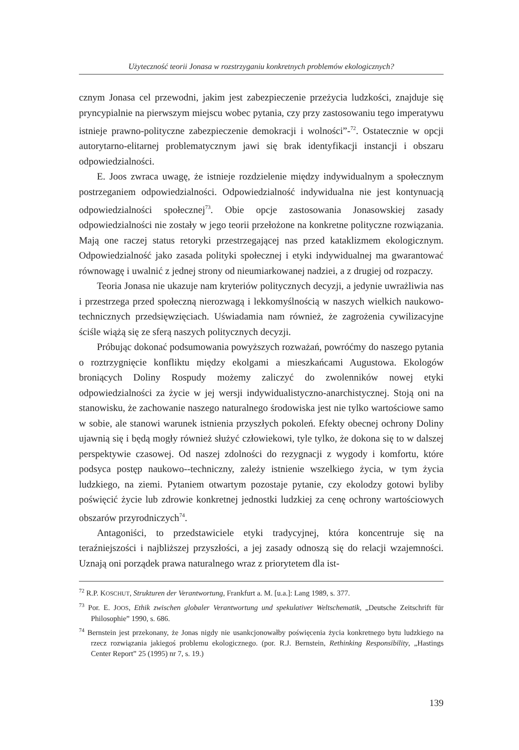Użyteczność teorii Jonasa w rozstrzyganiu konkretnych problemów ekologicznych?
cznym Jonasa cel przewodni, jakim jest zabezpieczenie przeżycia ludzkości, znajduje się pryncypialnie na pierwszym miejscu wobec pytania, czy przy zastosowaniu tego imperatywu istnieje prawno-polityczne zabezpieczenie demokracji i wolności”-<sup>72</sup>. Ostatecznie w opcji autorytarno-elitarnej problematycznym jawi się brak identyfikacji instancji i obszaru odpowiedzialności.
E. Joos zwraca uwagę, że istnieje rozdzielenie między indywidualnym a społecznym postrzeganiem odpowiedzialności. Odpowiedzialność indywidualna nie jest kontynuacją odpowiedzialności społecznej<sup>73</sup>. Obie opcje zastosowania Jonasowskiej zasady odpowiedzialności nie zostały w jego teorii przełożone na konkretne polityczne rozwiązania. Mają one raczej status retoryki przestrzegającej nas przed kataklizmem ekologicznym. Odpowiedzialność jako zasada polityki społecznej i etyki indywidualnej ma gwarantować równowagę i uwalnić z jednej strony od nieumiarkowanej nadziei, a z drugiej od rozpaczy.
Teoria Jonasa nie ukazuje nam kryteriów politycznych decyzji, a jedynie uwrażliwia nas i przestrzega przed społeczną nierozwagą i lekkomyślnością w naszych wielkich naukowo-technicznych przedsięwzięciach. Uświadamia nam również, że zagrożenia cywilizacyjne ściśle wiążą się ze sferą naszych politycznych decyzji.
Próbując dokonać podsumowania powyższych rozważań, powróćmy do naszego pytania o roztrzygnięcie konfliktu między ekolgami a mieszkańcami Augustowa. Ekologów broniących Doliny Rospudy możemy zaliczyć do zwolenników nowej etyki odpowiedzialności za życie w jej wersji indywidualistyczno-anarchistycznej. Stoją oni na stanowisku, że zachowanie naszego naturalnego środowiska jest nie tylko wartościowe samo w sobie, ale stanowi warunek istnienia przyszłych pokoleń. Efekty obecnej ochrony Doliny ujawnią się i będą mogły również służyć człowiekowi, tyle tylko, że dokona się to w dalszej perspektywie czasowej. Od naszej zdolności do rezygnacji z wygody i komfortu, które podsyca postęp naukowo--techniczny, zależy istnienie wszelkiego życia, w tym życia ludzkiego, na ziemi. Pytaniem otwartym pozostaje pytanie, czy ekolodzy gotowi byliby poświęcić życie lub zdrowie konkretnej jednostki ludzkiej za cenę ochrony wartościowych obszarów przyrodniczych<sup>74</sup>.
Antagoniści, to przedstawiciele etyki tradycyjnej, która koncentruje się na teraźniejszości i najbliższej przyszłości, a jej zasady odnoszą się do relacji wzajemności. Uznają oni porządek prawa naturalnego wraz z priorytetem dla ist-
<sup>72</sup> R.P. KOSCHUT, Strukturen der Verantwortung, Frankfurt a. M. [u.a.]: Lang 1989, s. 377.
<sup>73</sup> Por. E. JOOS, Ethik zwischen globaler Verantwortung und spekulativer Weltschematik, „Deutsche Zeitschrift für Philosophie” 1990, s. 686.
<sup>74</sup> Bernstein jest przekonany, że Jonas nigdy nie usankcjonowałby poświęcenia życia konkretnego bytu ludzkiego na rzecz rozwiązania jakiegoś problemu ekologicznego. (por. R.J. Bernstein, Rethinking Responsibility, „Hastings Center Report” 25 (1995) nr 7, s. 19.)
139